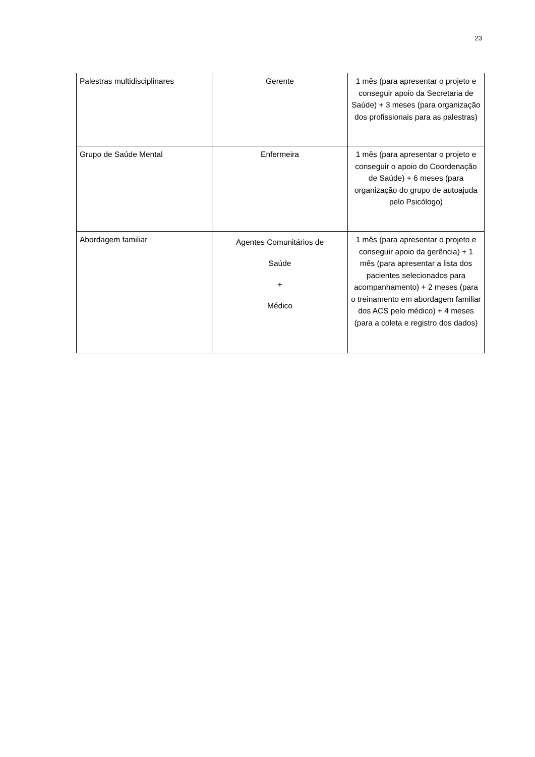23
| Palestras multidisciplinares | Gerente | 1 mês (para apresentar o projeto e conseguir apoio da Secretaria de Saúde) + 3 meses (para organização dos profissionais para as palestras) |
| Grupo de Saúde Mental | Enfermeira | 1 mês (para apresentar o projeto e conseguir o apoio do Coordenação de Saúde) + 6 meses (para organização do grupo de autoajuda pelo Psicólogo) |
| Abordagem familiar | Agentes Comunitários de Saúde + Médico | 1 mês (para apresentar o projeto e conseguir apoio da gerência) + 1 mês (para apresentar a lista dos pacientes selecionados para acompanhamento) + 2 meses (para o treinamento em abordagem familiar dos ACS pelo médico) + 4 meses (para a coleta e registro dos dados) |